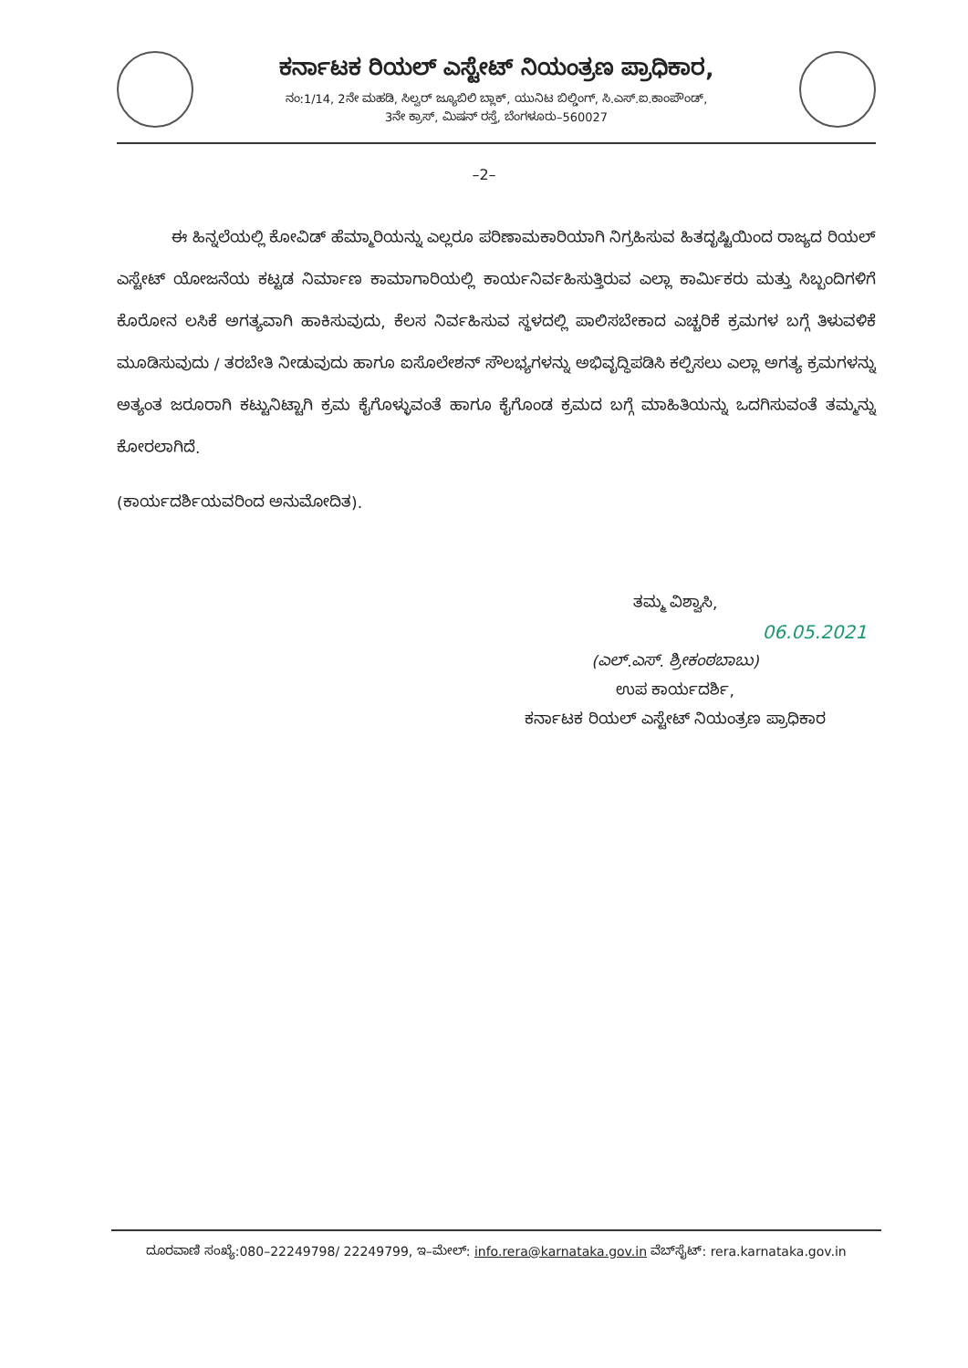ಕರ್ನಾಟಕ ರಿಯಲ್ ಎಸ್ಟೇಟ್ ನಿಯಂತ್ರಣ ಪ್ರಾಧಿಕಾರ,
ನಂ:1/14, 2ನೇ ಮಹಡಿ, ಸಿಲ್ವರ್ ಜ್ಯೂಬಿಲಿ ಬ್ಲಾಕ್, ಯುನಿಟ ಬಿಲ್ಡಿಂಗ್, ಸಿ.ಎಸ್.ಐ.ಕಾಂಪೌಂಡ್,
3ನೇ ಕ್ರಾಸ್, ಮಿಷನ್ ರಸ್ತೆ, ಬೆಂಗಳೂರು–560027
–2–
ಈ ಹಿನ್ನಲೆಯಲ್ಲಿ ಕೋವಿಡ್ ಹೆಮ್ಮಾರಿಯನ್ನು ಎಲ್ಲರೂ ಪರಿಣಾಮಕಾರಿಯಾಗಿ ನಿಗ್ರಹಿಸುವ ಹಿತದೃಷ್ಟಿಯಿಂದ ರಾಜ್ಯದ ರಿಯಲ್ ಎಸ್ಟೇಟ್ ಯೋಜನೆಯ ಕಟ್ಟಡ ನಿರ್ಮಾಣ ಕಾಮಾಗಾರಿಯಲ್ಲಿ ಕಾರ್ಯನಿರ್ವಹಿಸುತ್ತಿರುವ ಎಲ್ಲಾ ಕಾರ್ಮಿಕರು ಮತ್ತು ಸಿಬ್ಬಂದಿಗಳಿಗೆ ಕೊರೋನ ಲಸಿಕೆ ಅಗತ್ಯವಾಗಿ ಹಾಕಿಸುವುದು, ಕೆಲಸ ನಿರ್ವಹಿಸುವ ಸ್ಥಳದಲ್ಲಿ ಪಾಲಿಸಬೇಕಾದ ಎಚ್ಚರಿಕೆ ಕ್ರಮಗಳ ಬಗ್ಗೆ ತಿಳುವಳಿಕೆ ಮೂಡಿಸುವುದು / ತರಬೇತಿ ನೀಡುವುದು ಹಾಗೂ ಐಸೊಲೇಶನ್ ಸೌಲಭ್ಯಗಳನ್ನು ಅಭಿವೃದ್ಧಿಪಡಿಸಿ ಕಲ್ಪಿಸಲು ಎಲ್ಲಾ ಅಗತ್ಯ ಕ್ರಮಗಳನ್ನು ಅತ್ಯಂತ ಜರೂರಾಗಿ ಕಟ್ಟುನಿಟ್ಟಾಗಿ ಕ್ರಮ ಕೈಗೊಳ್ಳುವಂತೆ ಹಾಗೂ ಕೈಗೊಂಡ ಕ್ರಮದ ಬಗ್ಗೆ ಮಾಹಿತಿಯನ್ನು ಒದಗಿಸುವಂತೆ ತಮ್ಮನ್ನು ಕೋರಲಾಗಿದೆ.
(ಕಾರ್ಯದರ್ಶಿಯವರಿಂದ ಅನುಮೋದಿತ).
ತಮ್ಮ ವಿಶ್ವಾಸಿ,
06.05.2021
(ಎಲ್.ಎಸ್. ಶ್ರೀಕಂಠಬಾಬು)
ಉಪ ಕಾರ್ಯದರ್ಶಿ,
ಕರ್ನಾಟಕ ರಿಯಲ್ ಎಸ್ಟೇಟ್ ನಿಯಂತ್ರಣ ಪ್ರಾಧಿಕಾರ
ದೂರವಾಣಿ ಸಂಖ್ಯೆ:080–22249798/ 22249799, ಇ–ಮೇಲ್: info.rera@karnataka.gov.in ವೆಬ್‌ಸೈಟ್: rera.karnataka.gov.in